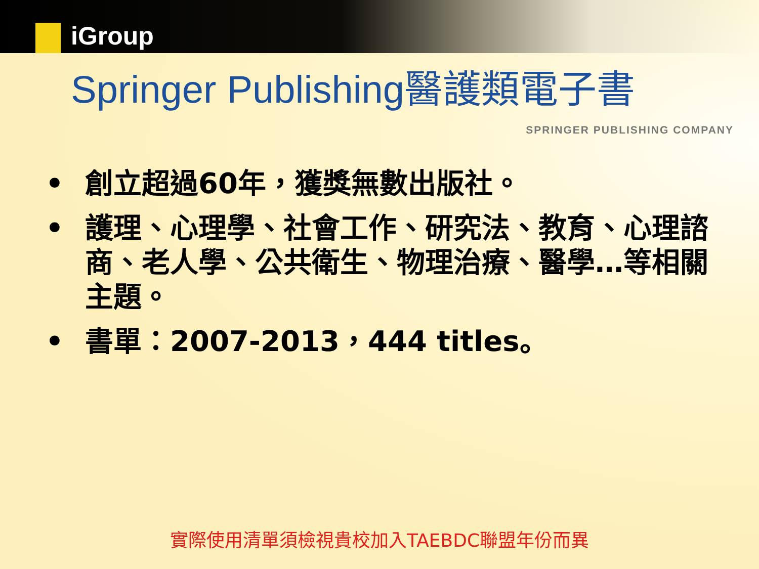iGroup
Springer Publishing醫護類電子書
SPRINGER PUBLISHING COMPANY
• 創立超過60年，獲獎無數出版社。
• 護理、心理學、社會工作、研究法、教育、心理諮商、老人學、公共衛生、物理治療、醫學…等相關主題。
• 書單：2007-2013，444 titles。
實際使用清單須檢視貴校加入TAEBDC聯盟年份而異